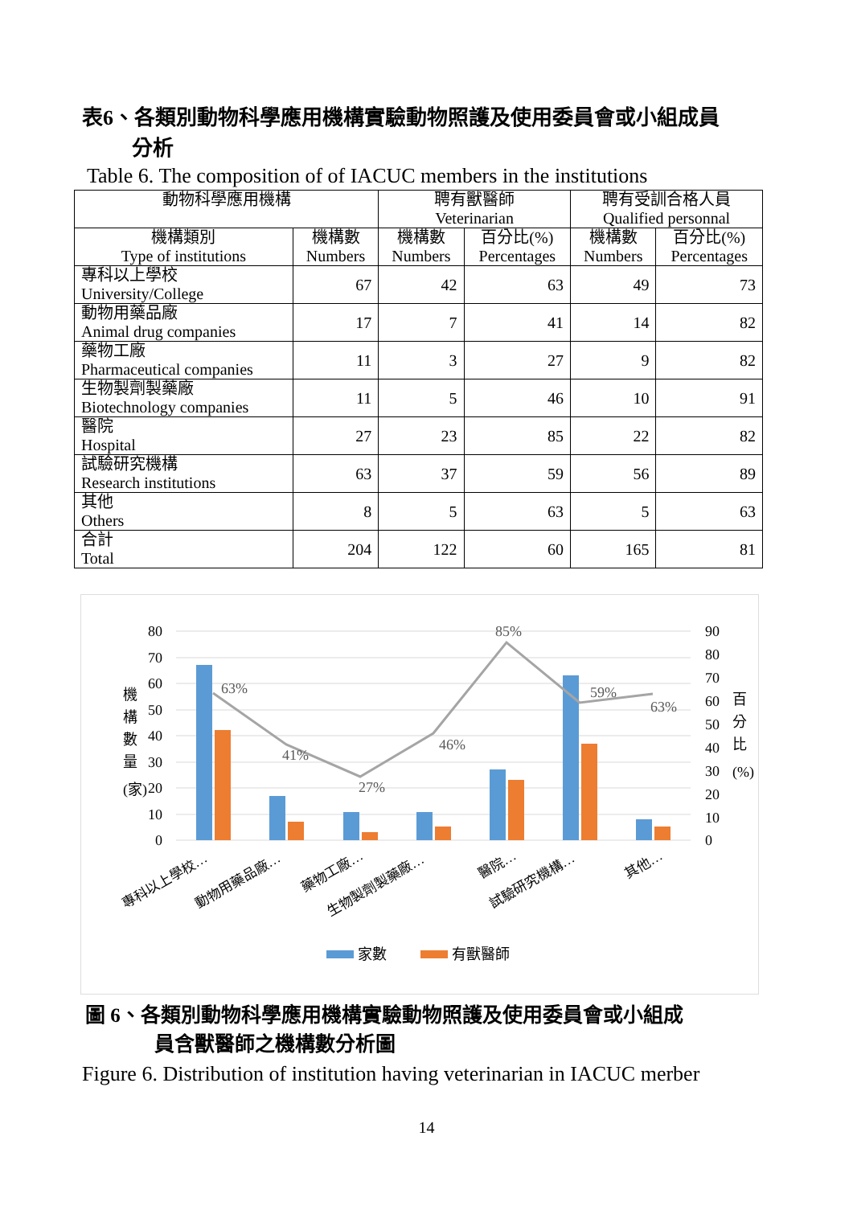表6、各類別動物科學應用機構實驗動物照護及使用委員會或小組成員
分析
Table 6. The composition of of IACUC members in the institutions
| 動物科學應用機構 | | 聘有獸醫師 Veterinarian | | 聘有受訓合格人員 Qualified personnal | |
| --- | --- | --- | --- | --- | --- |
| 機構類別 Type of institutions | 機構數 Numbers | 機構數 Numbers | 百分比(%) Percentages | 機構數 Numbers | 百分比(%) Percentages |
| 專科以上學校 University/College | 67 | 42 | 63 | 49 | 73 |
| 動物用藥品廠 Animal drug companies | 17 | 7 | 41 | 14 | 82 |
| 藥物工廠 Pharmaceutical companies | 11 | 3 | 27 | 9 | 82 |
| 生物製劑製藥廠 Biotechnology companies | 11 | 5 | 46 | 10 | 91 |
| 醫院 Hospital | 27 | 23 | 85 | 22 | 82 |
| 試驗研究機構 Research institutions | 63 | 37 | 59 | 56 | 89 |
| 其他 Others | 8 | 5 | 63 | 5 | 63 |
| 合計 Total | 204 | 122 | 60 | 165 | 81 |
80
70
60
50
40
30
20
10
0
90
80
70
60
50
40
30
20
10
0
機
構
數
量
(家)
百
分
比
(%)
63%
41%
27%
46%
85%
59%
63%
專科以上學校…
動物用藥品廠…
藥物工廠…
生物製劑製藥廠…
醫院…
試驗研究機構…
其他…
家數
有獸醫師
圖 6、各類別動物科學應用機構實驗動物照護及使用委員會或小組成
員含獸醫師之機構數分析圖
Figure 6. Distribution of institution having veterinarian in IACUC merber
14